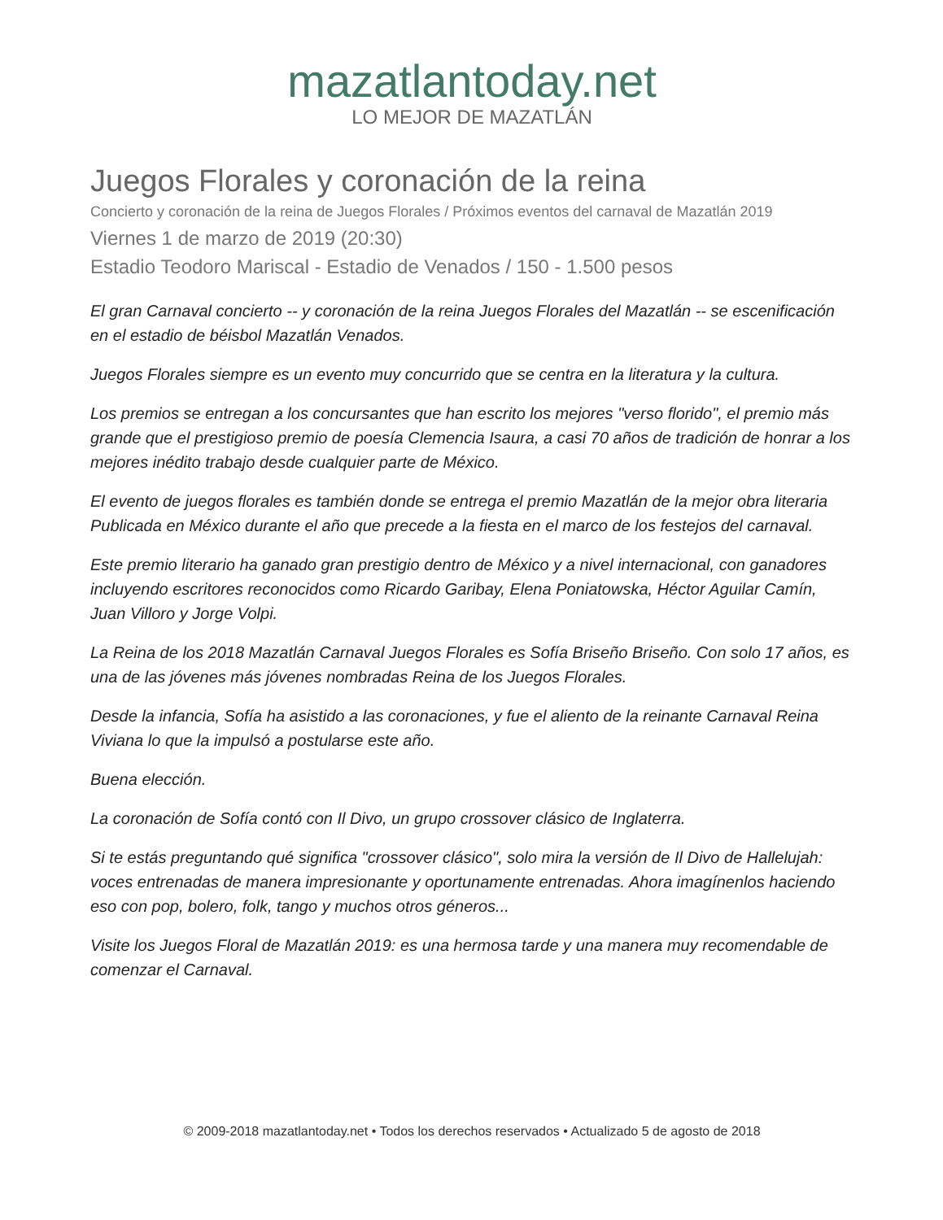mazatlantoday.net
LO MEJOR DE MAZATLÁN
Juegos Florales y coronación de la reina
Concierto y coronación de la reina de Juegos Florales / Próximos eventos del carnaval de Mazatlán 2019
Viernes 1 de marzo de 2019 (20:30)
Estadio Teodoro Mariscal - Estadio de Venados / 150 - 1.500 pesos
El gran Carnaval concierto -- y coronación de la reina Juegos Florales del Mazatlán -- se escenificación en el estadio de béisbol Mazatlán Venados.
Juegos Florales siempre es un evento muy concurrido que se centra en la literatura y la cultura.
Los premios se entregan a los concursantes que han escrito los mejores "verso florido", el premio más grande que el prestigioso premio de poesía Clemencia Isaura, a casi 70 años de tradición de honrar a los mejores inédito trabajo desde cualquier parte de México.
El evento de juegos florales es también donde se entrega el premio Mazatlán de la mejor obra literaria Publicada en México durante el año que precede a la fiesta en el marco de los festejos del carnaval.
Este premio literario ha ganado gran prestigio dentro de México y a nivel internacional, con ganadores incluyendo escritores reconocidos como Ricardo Garibay, Elena Poniatowska, Héctor Aguilar Camín, Juan Villoro y Jorge Volpi.
La Reina de los 2018 Mazatlán Carnaval Juegos Florales es Sofía Briseño Briseño. Con solo 17 años, es una de las jóvenes más jóvenes nombradas Reina de los Juegos Florales.
Desde la infancia, Sofía ha asistido a las coronaciones, y fue el aliento de la reinante Carnaval Reina Viviana lo que la impulsó a postularse este año.
Buena elección.
La coronación de Sofía contó con Il Divo, un grupo crossover clásico de Inglaterra.
Si te estás preguntando qué significa "crossover clásico", solo mira la versión de Il Divo de Hallelujah: voces entrenadas de manera impresionante y oportunamente entrenadas. Ahora imagínenlos haciendo eso con pop, bolero, folk, tango y muchos otros géneros...
Visite los Juegos Floral de Mazatlán 2019: es una hermosa tarde y una manera muy recomendable de comenzar el Carnaval.
© 2009-2018 mazatlantoday.net • Todos los derechos reservados • Actualizado 5 de agosto de 2018